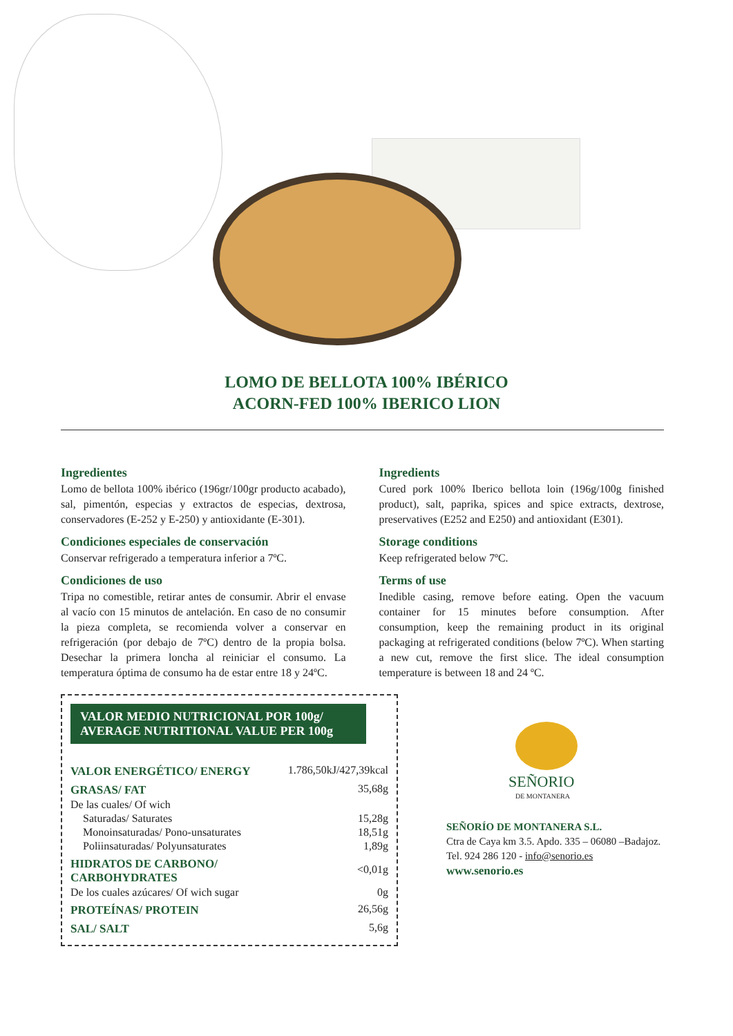LOMO DE BELLOTA 100% IBÉRICO
ACORN-FED 100% IBERICO LION
Ingredientes
Lomo de bellota 100% ibérico (196gr/100gr producto acabado), sal, pimentón, especias y extractos de especias, dextrosa, conservadores (E-252 y E-250) y antioxidante (E-301).
Condiciones especiales de conservación
Conservar refrigerado a temperatura inferior a 7ºC.
Condiciones de uso
Tripa no comestible, retirar antes de consumir. Abrir el envase al vacío con 15 minutos de antelación. En caso de no consumir la pieza completa, se recomienda volver a conservar en refrigeración (por debajo de 7ºC) dentro de la propia bolsa. Desechar la primera loncha al reiniciar el consumo. La temperatura óptima de consumo ha de estar entre 18 y 24ºC.
Ingredients
Cured pork 100% Iberico bellota loin (196g/100g finished product), salt, paprika, spices and spice extracts, dextrose, preservatives (E252 and E250) and antioxidant (E301).
Storage conditions
Keep refrigerated below 7ºC.
Terms of use
Inedible casing, remove before eating. Open the vacuum container for 15 minutes before consumption. After consumption, keep the remaining product in its original packaging at refrigerated conditions (below 7ºC). When starting a new cut, remove the first slice. The ideal consumption temperature is between 18 and 24 ºC.
VALOR MEDIO NUTRICIONAL POR 100g/
AVERAGE NUTRITIONAL VALUE PER 100g
| VALOR ENERGÉTICO/ ENERGY | 1.786,50kJ/427,39kcal |
| GRASAS/ FAT | 35,68g |
| De las cuales/ Of wich | |
| Saturadas/ Saturates | 15,28g |
| Monoinsaturadas/ Pono-unsaturates | 18,51g |
| Poliinsaturadas/ Polyunsaturates | 1,89g |
| HIDRATOS DE CARBONO/ CARBOHYDRATES | <0,01g |
| De los cuales azúcares/ Of wich sugar | 0g |
| PROTEÍNAS/ PROTEIN | 26,56g |
| SAL/ SALT | 5,6g |
SEÑORIO
DE MONTANERA
SEÑORÍO DE MONTANERA S.L.
Ctra de Caya km 3.5. Apdo. 335 – 06080 –Badajoz.
Tel. 924 286 120 - info@senorio.es
www.senorio.es